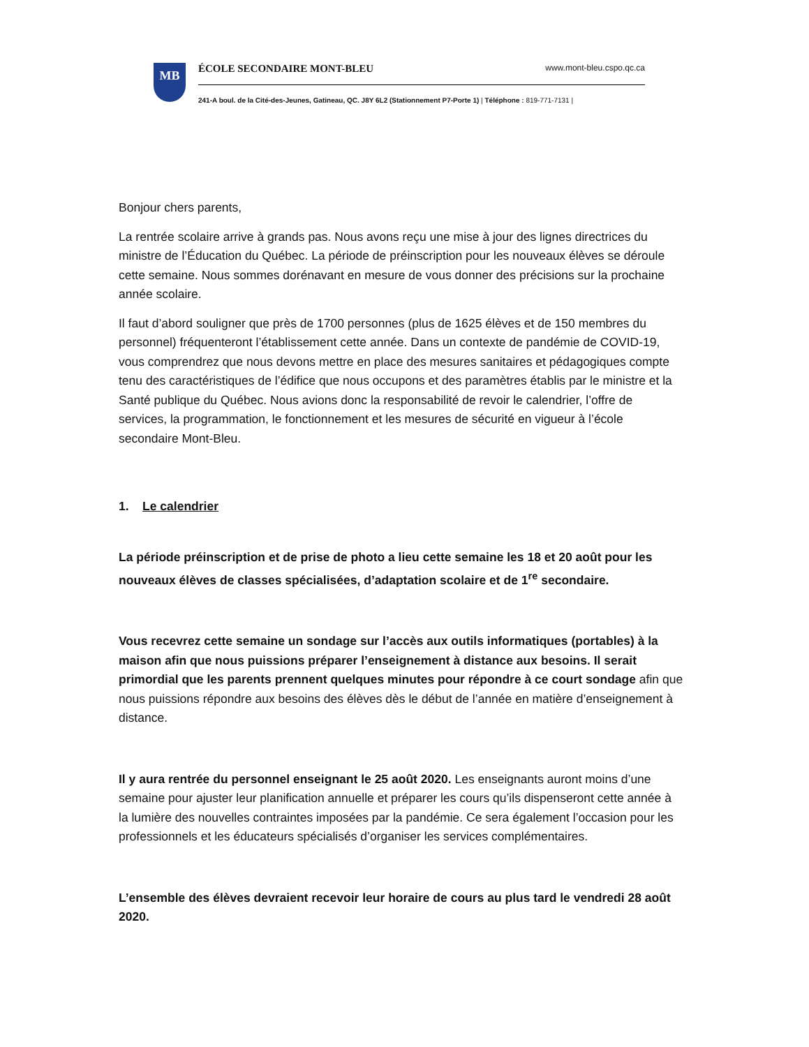MB
ÉCOLE SECONDAIRE MONT-BLEU www.mont-bleu.cspo.qc.ca
241-A boul. de la Cité-des-Jeunes, Gatineau, QC. J8Y 6L2 (Stationnement P7-Porte 1) | Téléphone : 819-771-7131 |
Bonjour chers parents,
La rentrée scolaire arrive à grands pas. Nous avons reçu une mise à jour des lignes directrices du ministre de l’Éducation du Québec. La période de préinscription pour les nouveaux élèves se déroule cette semaine. Nous sommes dorénavant en mesure de vous donner des précisions sur la prochaine année scolaire.
Il faut d’abord souligner que près de 1700 personnes (plus de 1625 élèves et de 150 membres du personnel) fréquenteront l’établissement cette année. Dans un contexte de pandémie de COVID-19, vous comprendrez que nous devons mettre en place des mesures sanitaires et pédagogiques compte tenu des caractéristiques de l’édifice que nous occupons et des paramètres établis par le ministre et la Santé publique du Québec. Nous avions donc la responsabilité de revoir le calendrier, l’offre de services, la programmation, le fonctionnement et les mesures de sécurité en vigueur à l’école secondaire Mont-Bleu.
1. Le calendrier
La période préinscription et de prise de photo a lieu cette semaine les 18 et 20 août pour les nouveaux élèves de classes spécialisées, d’adaptation scolaire et de 1<sup>re</sup> secondaire.
Vous recevrez cette semaine un sondage sur l’accès aux outils informatiques (portables) à la maison afin que nous puissions préparer l’enseignement à distance aux besoins. Il serait primordial que les parents prennent quelques minutes pour répondre à ce court sondage afin que nous puissions répondre aux besoins des élèves dès le début de l’année en matière d’enseignement à distance.
Il y aura rentrée du personnel enseignant le 25 août 2020. Les enseignants auront moins d’une semaine pour ajuster leur planification annuelle et préparer les cours qu’ils dispenseront cette année à la lumière des nouvelles contraintes imposées par la pandémie. Ce sera également l’occasion pour les professionnels et les éducateurs spécialisés d’organiser les services complémentaires.
L’ensemble des élèves devraient recevoir leur horaire de cours au plus tard le vendredi 28 août 2020.